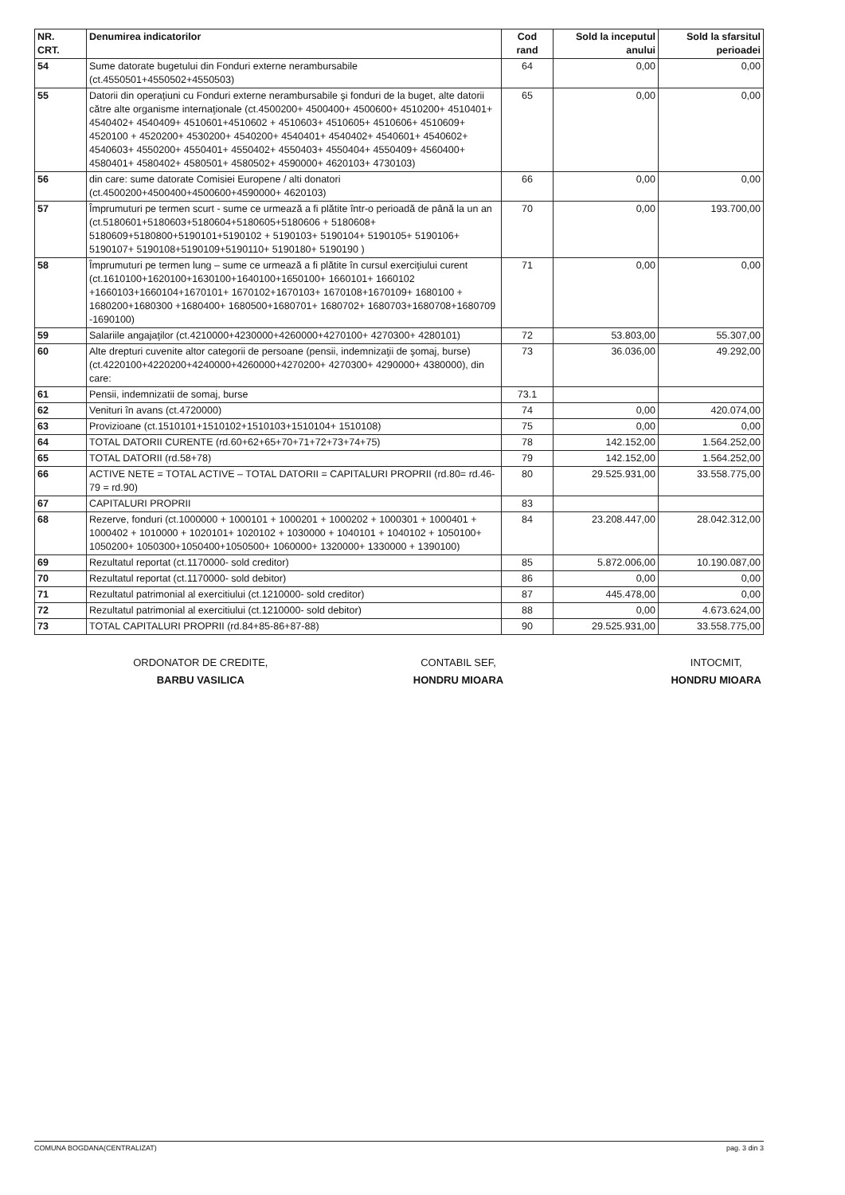| NR. CRT. | Denumirea indicatorilor | Cod rand | Sold la inceputul anului | Sold la sfarsitul perioadei |
| --- | --- | --- | --- | --- |
| 54 | Sume datorate bugetului din Fonduri externe nerambursabile (ct.4550501+4550502+4550503) | 64 | 0,00 | 0,00 |
| 55 | Datorii din operaţiuni cu Fonduri externe nerambursabile şi fonduri de la buget, alte datorii către alte organisme internaţionale (ct.4500200+ 4500400+ 4500600+ 4510200+ 4510401+ 4540402+ 4540409+ 4510601+4510602 + 4510603+ 4510605+ 4510606+ 4510609+ 4520100 + 4520200+ 4530200+ 4540200+ 4540401+ 4540402+ 4540601+ 4540602+ 4540603+ 4550200+ 4550401+ 4550402+ 4550403+ 4550404+ 4550409+ 4560400+ 4580401+ 4580402+ 4580501+ 4580502+ 4590000+ 4620103+ 4730103) | 65 | 0,00 | 0,00 |
| 56 | din care: sume datorate Comisiei Europene / alti donatori (ct.4500200+4500400+4500600+4590000+ 4620103) | 66 | 0,00 | 0,00 |
| 57 | Împrumuturi pe termen scurt - sume ce urmează a fi plătite într-o perioadă de până la un an (ct.5180601+5180603+5180604+5180605+5180606 + 5180608+ 5180609+5180800+5190101+5190102 + 5190103+ 5190104+ 5190105+ 5190106+ 5190107+ 5190108+5190109+5190110+ 5190180+ 5190190 ) | 70 | 0,00 | 193.700,00 |
| 58 | Împrumuturi pe termen lung – sume ce urmează a fi plătite în cursul exerciţiului curent (ct.1610100+1620100+1630100+1640100+1650100+ 1660101+ 1660102 +1660103+1660104+1670101+ 1670102+1670103+ 1670108+1670109+ 1680100 + 1680200+1680300 +1680400+ 1680500+1680701+ 1680702+ 1680703+1680708+1680709 -1690100) | 71 | 0,00 | 0,00 |
| 59 | Salariile angajaţilor (ct.4210000+4230000+4260000+4270100+ 4270300+ 4280101) | 72 | 53.803,00 | 55.307,00 |
| 60 | Alte drepturi cuvenite altor categorii de persoane (pensii, indemnizaţii de şomaj, burse) (ct.4220100+4220200+4240000+4260000+4270200+ 4270300+ 4290000+ 4380000), din care: | 73 | 36.036,00 | 49.292,00 |
| 61 | Pensii, indemnizatii de somaj, burse | 73.1 | | |
| 62 | Venituri în avans (ct.4720000) | 74 | 0,00 | 420.074,00 |
| 63 | Provizioane (ct.1510101+1510102+1510103+1510104+ 1510108) | 75 | 0,00 | 0,00 |
| 64 | TOTAL DATORII CURENTE (rd.60+62+65+70+71+72+73+74+75) | 78 | 142.152,00 | 1.564.252,00 |
| 65 | TOTAL DATORII (rd.58+78) | 79 | 142.152,00 | 1.564.252,00 |
| 66 | ACTIVE NETE = TOTAL ACTIVE – TOTAL DATORII = CAPITALURI PROPRII (rd.80= rd.46-79 = rd.90) | 80 | 29.525.931,00 | 33.558.775,00 |
| 67 | CAPITALURI PROPRII | 83 | | |
| 68 | Rezerve, fonduri (ct.1000000 + 1000101 + 1000201 + 1000202 + 1000301 + 1000401 + 1000402 + 1010000 + 1020101+ 1020102 + 1030000 + 1040101 + 1040102 + 1050100+ 1050200+ 1050300+1050400+1050500+ 1060000+ 1320000+ 1330000 + 1390100) | 84 | 23.208.447,00 | 28.042.312,00 |
| 69 | Rezultatul reportat (ct.1170000- sold creditor) | 85 | 5.872.006,00 | 10.190.087,00 |
| 70 | Rezultatul reportat (ct.1170000- sold debitor) | 86 | 0,00 | 0,00 |
| 71 | Rezultatul patrimonial al exercitiului (ct.1210000- sold creditor) | 87 | 445.478,00 | 0,00 |
| 72 | Rezultatul patrimonial al exercitiului (ct.1210000- sold debitor) | 88 | 0,00 | 4.673.624,00 |
| 73 | TOTAL CAPITALURI PROPRII (rd.84+85-86+87-88) | 90 | 29.525.931,00 | 33.558.775,00 |
ORDONATOR DE CREDITE,
BARBU VASILICA
CONTABIL SEF,
HONDRU MIOARA
INTOCMIT,
HONDRU MIOARA
COMUNA BOGDANA(CENTRALIZAT) pag. 3 din 3